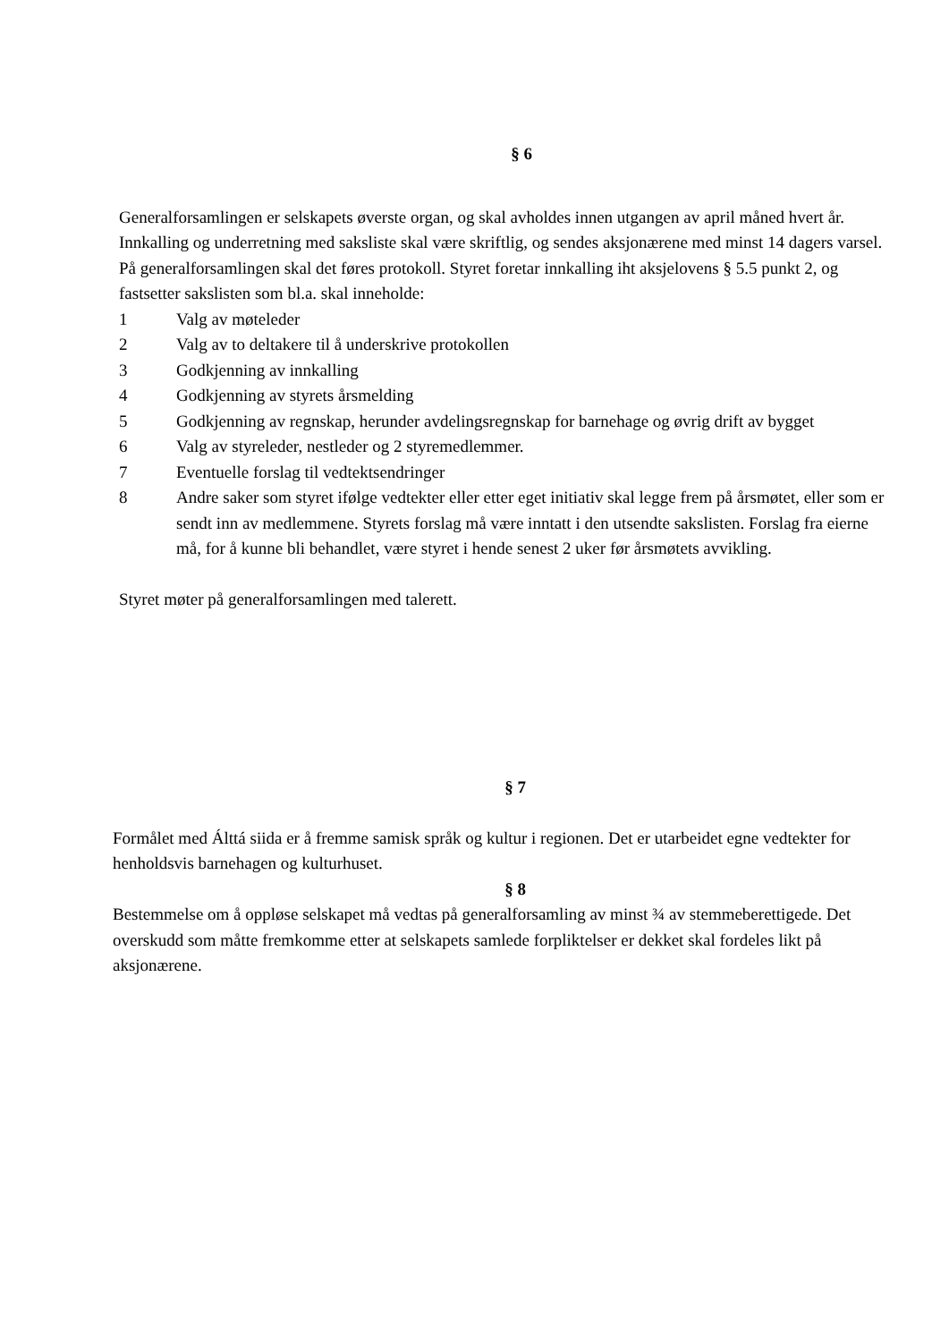§ 6
Generalforsamlingen er selskapets øverste organ, og skal avholdes innen utgangen av april måned hvert år. Innkalling og underretning med saksliste skal være skriftlig, og sendes aksjonærene med minst 14 dagers varsel. På generalforsamlingen skal det føres protokoll. Styret foretar innkalling iht aksjelovens § 5.5 punkt 2, og fastsetter sakslisten som bl.a. skal inneholde:
1 Valg av møteleder
2 Valg av to deltakere til å underskrive protokollen
3 Godkjenning av innkalling
4 Godkjenning av styrets årsmelding
5 Godkjenning av regnskap, herunder avdelingsregnskap for barnehage og øvrig drift av bygget
6 Valg av styreleder, nestleder og 2 styremedlemmer.
7 Eventuelle forslag til vedtektsendringer
8 Andre saker som styret ifølge vedtekter eller etter eget initiativ skal legge frem på årsmøtet, eller som er sendt inn av medlemmene. Styrets forslag må være inntatt i den utsendte sakslisten. Forslag fra eierne må, for å kunne bli behandlet, være styret i hende senest 2 uker før årsmøtets avvikling.
Styret møter på generalforsamlingen med talerett.
§ 7
Formålet med Álttá siida er å fremme samisk språk og kultur i regionen. Det er utarbeidet egne vedtekter for henholdsvis barnehagen og kulturhuset.
§ 8
Bestemmelse om å oppløse selskapet må vedtas på generalforsamling av minst ¾ av stemmeberettigede. Det overskudd som måtte fremkomme etter at selskapets samlede forpliktelser er dekket skal fordeles likt på aksjonærene.